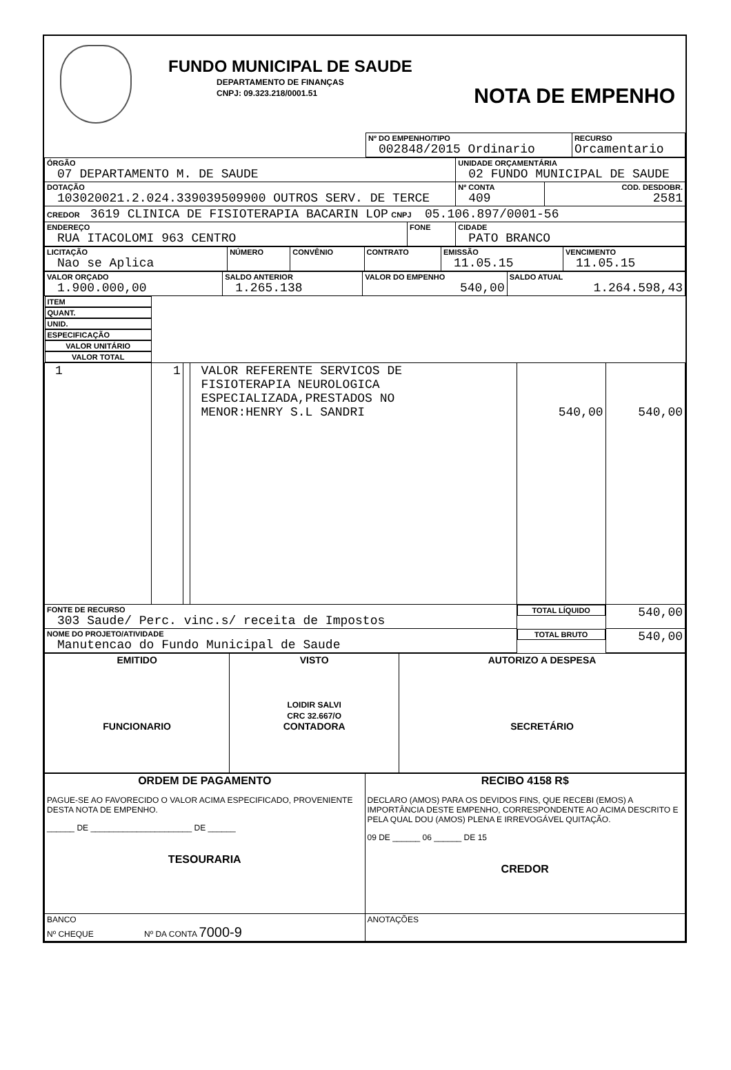FUNDO MUNICIPAL DE SAUDE
DEPARTAMENTO DE FINANÇAS
CNPJ: 09.323.218/0001.51
NOTA DE EMPENHO
| | Nº DO EMPENHO/TIPO 002848/2015 Ordinario | RECURSO Orcamentario |
| ÓRGÃO 07 DEPARTAMENTO M. DE SAUDE | | UNIDADE ORÇAMENTÁRIA 02 FUNDO MUNICIPAL DE SAUDE | |
| DOTAÇÃO 103020021.2.024.339039509900 OUTROS SERV. DE TERCE | | Nº CONTA 409 | COD. DESDOBR. 2581 |
| CREDOR 3619 CLINICA DE FISIOTERAPIA BACARIN LOP CNPJ 05.106.897/0001-56 | | | |
| ENDEREÇO RUA ITACOLOMI 963 CENTRO | FONE | CIDADE PATO BRANCO | |
| LICITAÇÃO Nao se Aplica | NÚMERO | CONVÊNIO | CONTRATO | EMISSÃO 11.05.15 | VENCIMENTO 11.05.15 |
| VALOR ORÇADO 1.900.000,00 | SALDO ANTERIOR 1.265.138 | VALOR DO EMPENHO 540,00 | SALDO ATUAL 1.264.598,43 |
| ITEM | QUANT. | UNID. | ESPECIFICAÇÃO | VALOR UNITÁRIO | VALOR TOTAL |
| 1 | 1 | | VALOR REFERENTE SERVICOS DE FISIOTERAPIA NEUROLOGICA ESPECIALIZADA,PRESTADOS NO MENOR:HENRY S.L SANDRI | 540,00 | 540,00 |
| FONTE DE RECURSO 303 Saude/ Perc. vinc.s/ receita de Impostos | | | | TOTAL LÍQUIDO | 540,00 |
| NOME DO PROJETO/ATIVIDADE Manutencao do Fundo Municipal de Saude | | | | TOTAL BRUTO | 540,00 |
| EMITIDO FUNCIONARIO | VISTO LOIDIR SALVI CRC 32.667/O CONTADORA | AUTORIZO A DESPESA SECRETÁRIO |
| ORDEM DE PAGAMENTO PAGUE-SE AO FAVORECIDO O VALOR ACIMA ESPECIFICADO, PROVENIENTE DESTA NOTA DE EMPENHO. ______ DE ______________________ DE ______ TESOURARIA | RECIBO 4158 R$ DECLARO (AMOS) PARA OS DEVIDOS FINS, QUE RECEBI (EMOS) A IMPORTÂNCIA DESTE EMPENHO, CORRESPONDENTE AO ACIMA DESCRITO E PELA QUAL DOU (AMOS) PLENA E IRREVOGÁVEL QUITAÇÃO. 09 DE ______ 06 ______ DE 15 CREDOR |
| BANCO Nº CHEQUE Nº DA CONTA 7000-9 | ANOTAÇÕES |